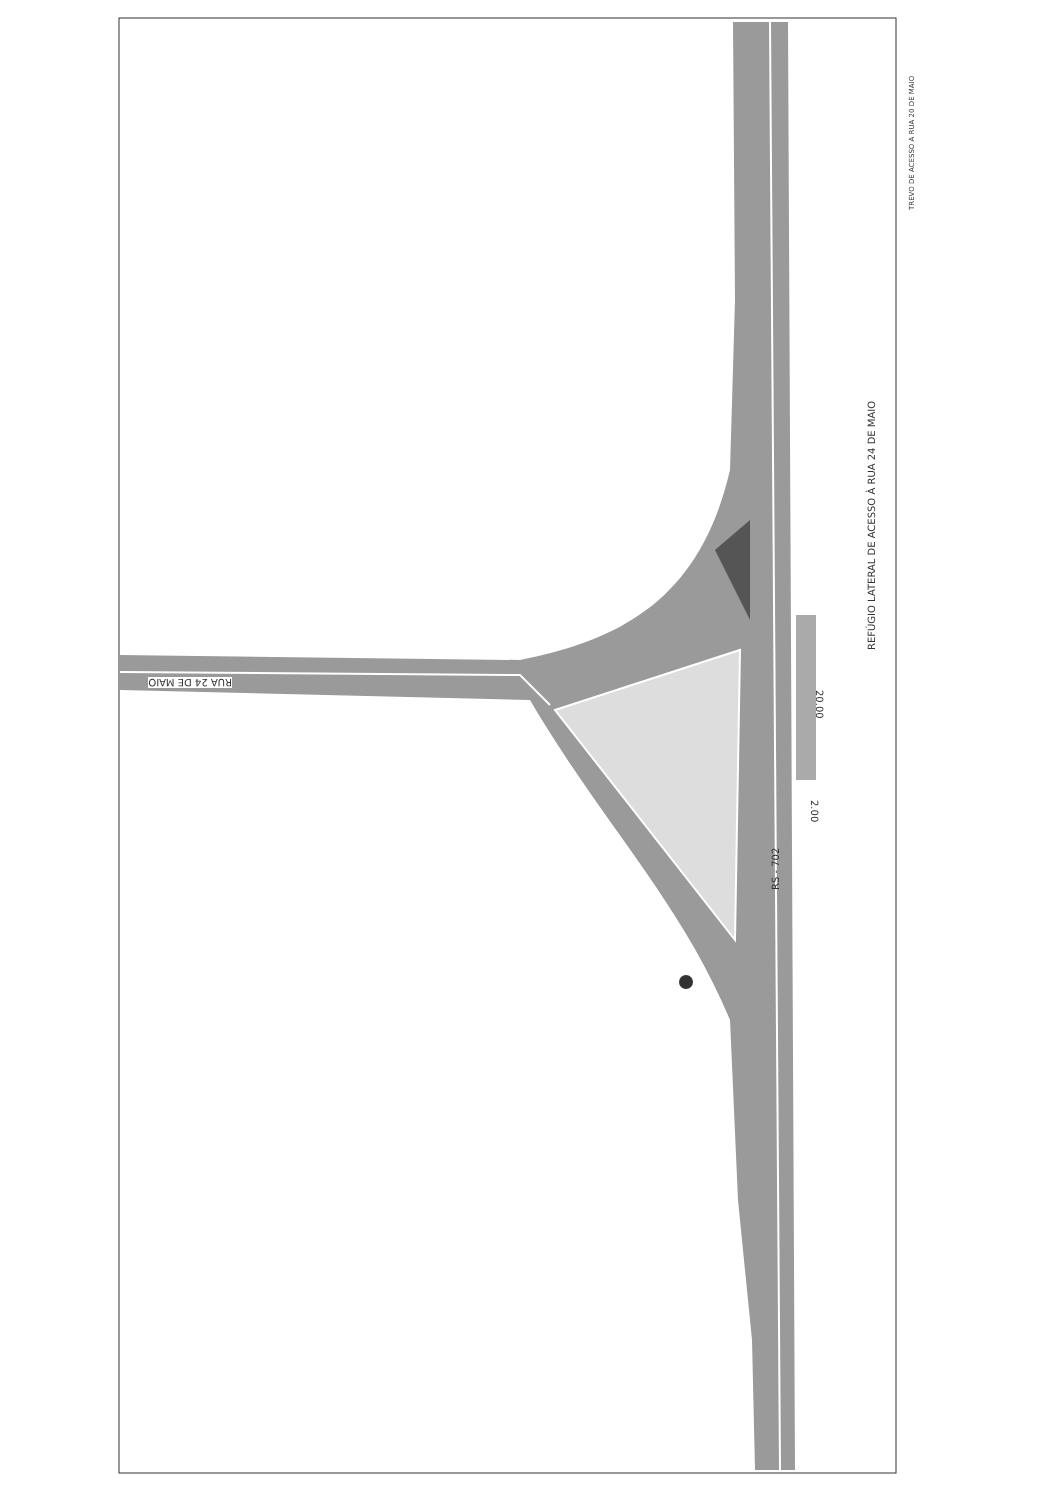RUA 24 DE MAIO
RS - 702
2.00
20.00
REFÚGIO LATERAL DE ACESSO À RUA 24 DE MAIO
TREVO DE ACESSO A RUA 20 DE MAIO